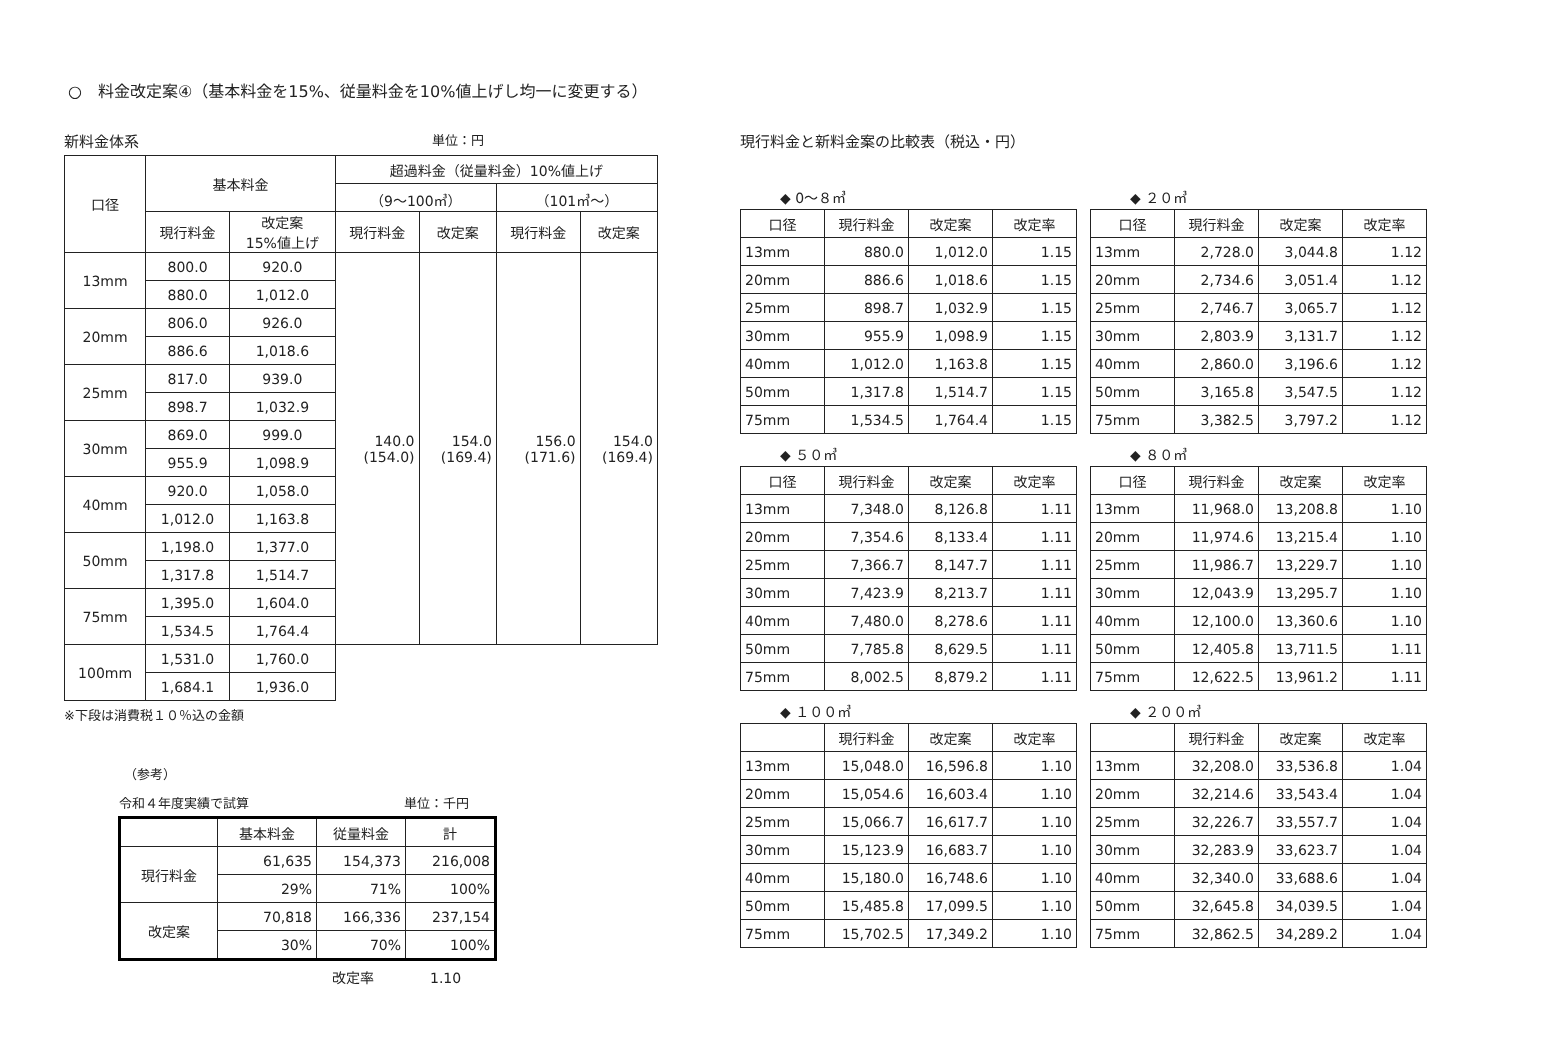○　料金改定案④（基本料金を15%、従量料金を10%値上げし均一に変更する）
新料金体系 単位：円
| 口径 | 基本料金 | | 超過料金（従量料金）10%値上げ | | | |
| --- | --- | --- | --- | --- | --- | --- |
| | | | （9～100㎥） | | （101㎥～） | |
| | 現行料金 | 改定案 15%値上げ | 現行料金 | 改定案 | 現行料金 | 改定案 |
| 13mm | 800.0 | 920.0 | 140.0 (154.0) | 154.0 (169.4) | 156.0 (171.6) | 154.0 (169.4) |
| | 880.0 | 1,012.0 | | | | |
| 20mm | 806.0 | 926.0 | | | | |
| | 886.6 | 1,018.6 | | | | |
| 25mm | 817.0 | 939.0 | | | | |
| | 898.7 | 1,032.9 | | | | |
| 30mm | 869.0 | 999.0 | | | | |
| | 955.9 | 1,098.9 | | | | |
| 40mm | 920.0 | 1,058.0 | | | | |
| | 1,012.0 | 1,163.8 | | | | |
| 50mm | 1,198.0 | 1,377.0 | | | | |
| | 1,317.8 | 1,514.7 | | | | |
| 75mm | 1,395.0 | 1,604.0 | | | | |
| | 1,534.5 | 1,764.4 | | | | |
| 100mm | 1,531.0 | 1,760.0 | | | | |
| | 1,684.1 | 1,936.0 | | | | |
※下段は消費税１０％込の金額
（参考）
令和４年度実績で試算 単位：千円
| | 基本料金 | 従量料金 | 計 |
| --- | --- | --- | --- |
| 現行料金 | 61,635 | 154,373 | 216,008 |
| | 29% | 71% | 100% |
| 改定案 | 70,818 | 166,336 | 237,154 |
| | 30% | 70% | 100% |
改定率　　　　1.10
現行料金と新料金案の比較表（税込・円）
◆ 0～８㎥
| 口径 | 現行料金 | 改定案 | 改定率 |
| --- | --- | --- | --- |
| 13mm | 880.0 | 1,012.0 | 1.15 |
| 20mm | 886.6 | 1,018.6 | 1.15 |
| 25mm | 898.7 | 1,032.9 | 1.15 |
| 30mm | 955.9 | 1,098.9 | 1.15 |
| 40mm | 1,012.0 | 1,163.8 | 1.15 |
| 50mm | 1,317.8 | 1,514.7 | 1.15 |
| 75mm | 1,534.5 | 1,764.4 | 1.15 |
◆ ２０㎥
| 口径 | 現行料金 | 改定案 | 改定率 |
| --- | --- | --- | --- |
| 13mm | 2,728.0 | 3,044.8 | 1.12 |
| 20mm | 2,734.6 | 3,051.4 | 1.12 |
| 25mm | 2,746.7 | 3,065.7 | 1.12 |
| 30mm | 2,803.9 | 3,131.7 | 1.12 |
| 40mm | 2,860.0 | 3,196.6 | 1.12 |
| 50mm | 3,165.8 | 3,547.5 | 1.12 |
| 75mm | 3,382.5 | 3,797.2 | 1.12 |
◆ ５０㎥
| 口径 | 現行料金 | 改定案 | 改定率 |
| --- | --- | --- | --- |
| 13mm | 7,348.0 | 8,126.8 | 1.11 |
| 20mm | 7,354.6 | 8,133.4 | 1.11 |
| 25mm | 7,366.7 | 8,147.7 | 1.11 |
| 30mm | 7,423.9 | 8,213.7 | 1.11 |
| 40mm | 7,480.0 | 8,278.6 | 1.11 |
| 50mm | 7,785.8 | 8,629.5 | 1.11 |
| 75mm | 8,002.5 | 8,879.2 | 1.11 |
◆ ８０㎥
| 口径 | 現行料金 | 改定案 | 改定率 |
| --- | --- | --- | --- |
| 13mm | 11,968.0 | 13,208.8 | 1.10 |
| 20mm | 11,974.6 | 13,215.4 | 1.10 |
| 25mm | 11,986.7 | 13,229.7 | 1.10 |
| 30mm | 12,043.9 | 13,295.7 | 1.10 |
| 40mm | 12,100.0 | 13,360.6 | 1.10 |
| 50mm | 12,405.8 | 13,711.5 | 1.11 |
| 75mm | 12,622.5 | 13,961.2 | 1.11 |
◆ １００㎥
| | 現行料金 | 改定案 | 改定率 |
| --- | --- | --- | --- |
| 13mm | 15,048.0 | 16,596.8 | 1.10 |
| 20mm | 15,054.6 | 16,603.4 | 1.10 |
| 25mm | 15,066.7 | 16,617.7 | 1.10 |
| 30mm | 15,123.9 | 16,683.7 | 1.10 |
| 40mm | 15,180.0 | 16,748.6 | 1.10 |
| 50mm | 15,485.8 | 17,099.5 | 1.10 |
| 75mm | 15,702.5 | 17,349.2 | 1.10 |
◆ ２００㎥
| | 現行料金 | 改定案 | 改定率 |
| --- | --- | --- | --- |
| 13mm | 32,208.0 | 33,536.8 | 1.04 |
| 20mm | 32,214.6 | 33,543.4 | 1.04 |
| 25mm | 32,226.7 | 33,557.7 | 1.04 |
| 30mm | 32,283.9 | 33,623.7 | 1.04 |
| 40mm | 32,340.0 | 33,688.6 | 1.04 |
| 50mm | 32,645.8 | 34,039.5 | 1.04 |
| 75mm | 32,862.5 | 34,289.2 | 1.04 |